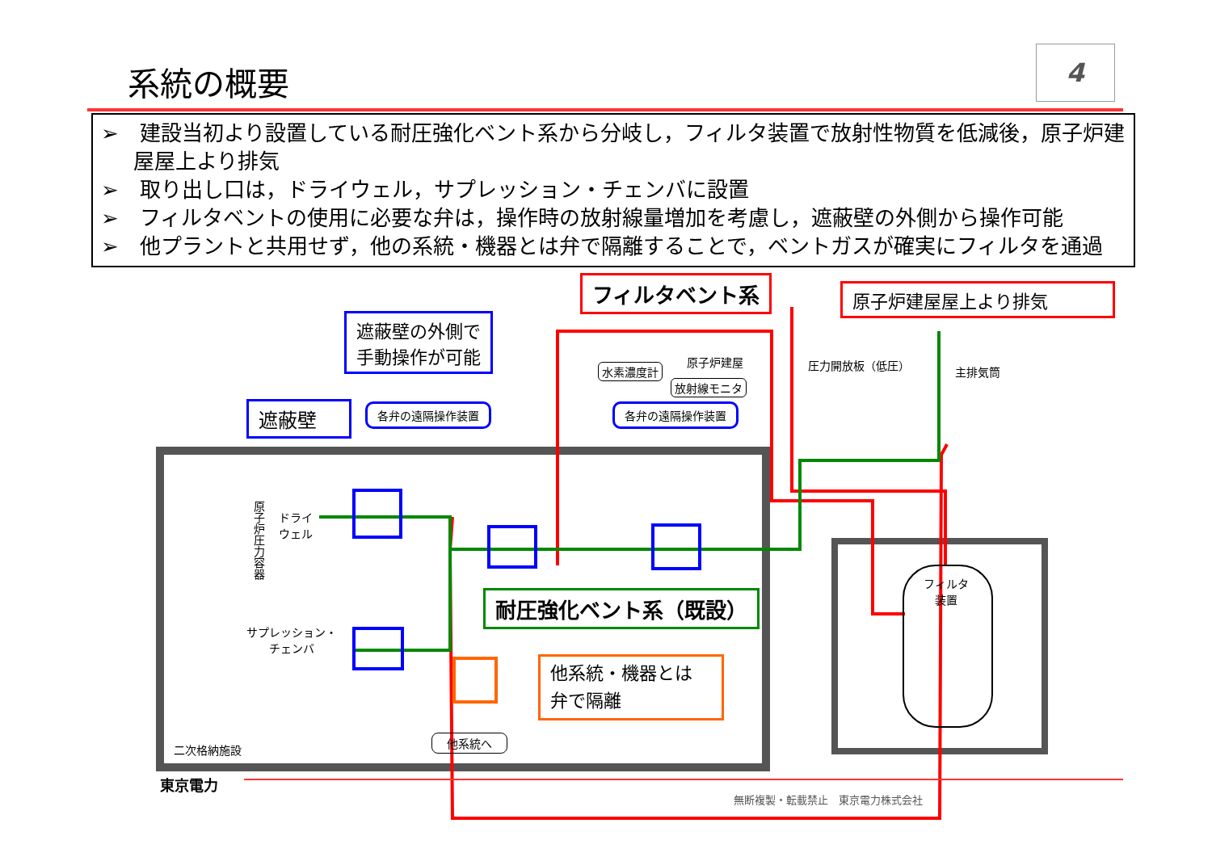系統の概要 4
➢　建設当初より設置している耐圧強化ベント系から分岐し，フィルタ装置で放射性物質を低減後，原子炉建屋屋上より排気
➢　取り出し口は，ドライウェル，サプレッション・チェンバに設置
➢　フィルタベントの使用に必要な弁は，操作時の放射線量増加を考慮し，遮蔽壁の外側から操作可能
➢　他プラントと共用せず，他の系統・機器とは弁で隔離することで，ベントガスが確実にフィルタを通過
フィルタベント系 原子炉建屋屋上より排気
遮蔽壁の外側で
手動操作が可能
遮蔽壁 各弁の遠隔操作装置 各弁の遠隔操作装置
水素濃度計
原子炉建屋
放射線モニタ
圧力開放板（低圧） 主排気筒
原子炉圧力容器
ドライ
ウェル
サプレッション・
チェンバ
耐圧強化ベント系（既設）
他系統・機器とは
弁で隔離
二次格納施設
他系統へ
フィルタ
装置
東京電力
無断複製・転載禁止　東京電力株式会社